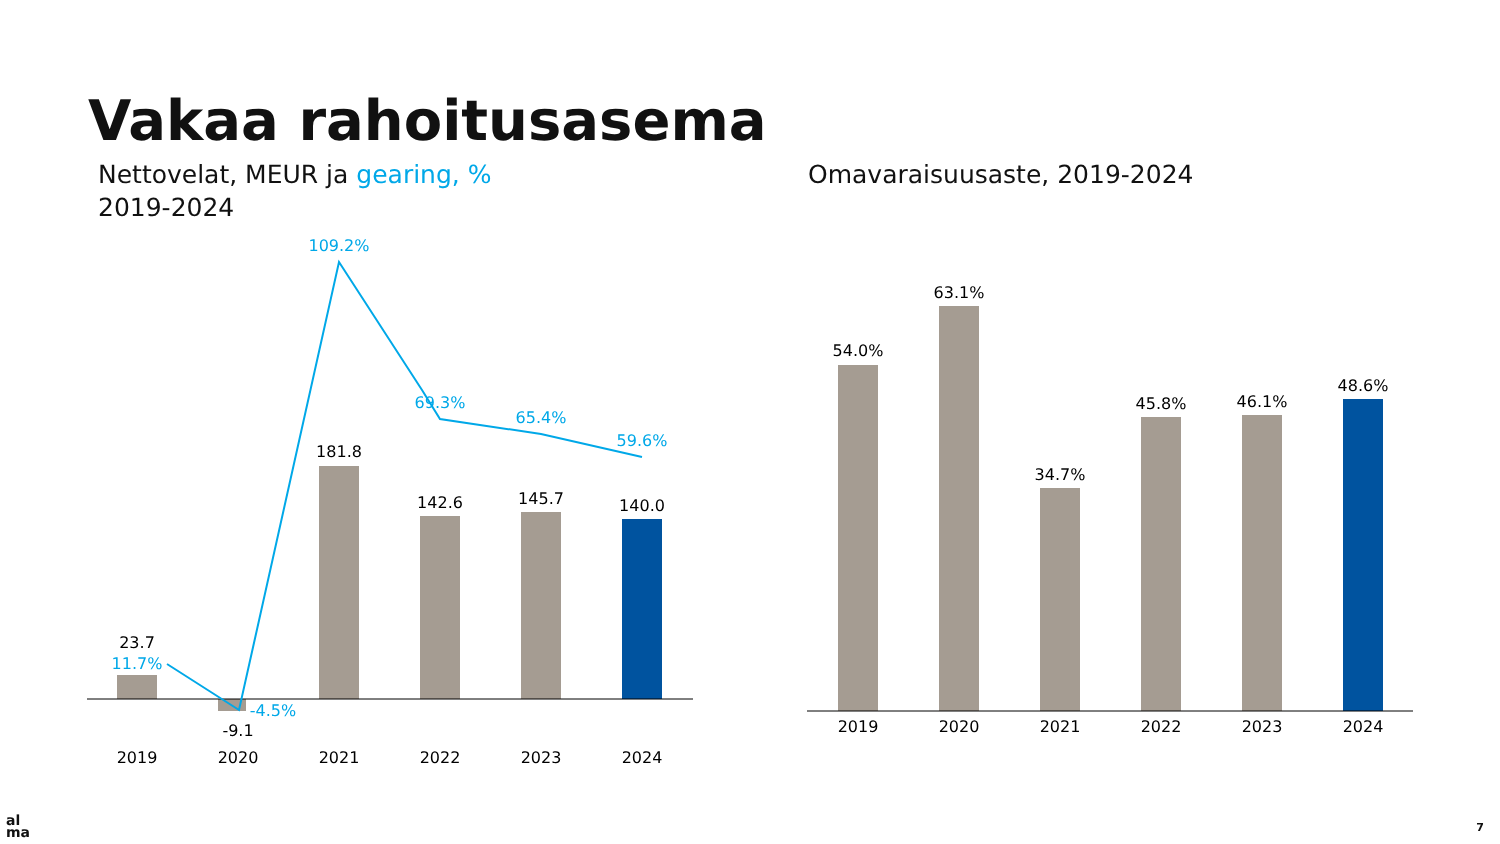Vakaa rahoitusasema
Nettovelat, MEUR ja gearing, %
2019-2024
Omavaraisuusaste, 2019-2024
23.7
-9.1
181.8
142.6
145.7
140.0
11.7%
-4.5%
109.2%
69.3%
65.4%
59.6%
2019
2020
2021
2022
2023
2024
54.0%
63.1%
34.7%
45.8%
46.1%
48.6%
2019
2020
2021
2022
2023
2024
al
ma
7